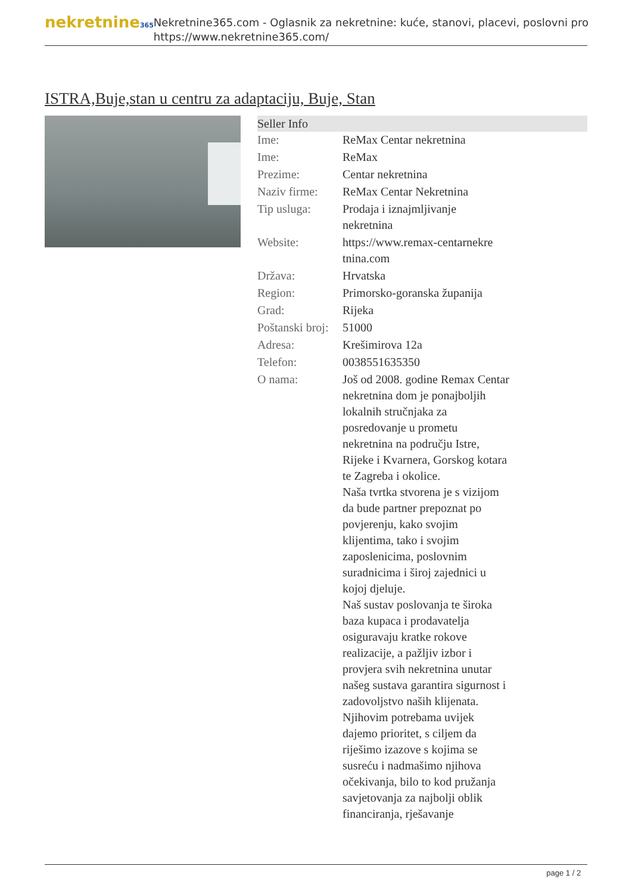nekretnine365
Nekretnine365.com - Oglasnik za nekretnine: kuće, stanovi, placevi, poslovni pro
https://www.nekretnine365.com/
ISTRA,Buje,stan u centru za adaptaciju, Buje, Stan
| Seller Info | | |
| --- | --- | --- |
| Ime: | ReMax Centar nekretnina | |
| Ime: | ReMax | |
| Prezime: | Centar nekretnina | |
| Naziv firme: | ReMax Centar Nekretnina | |
| Tip usluga: | Prodaja i iznajmljivanje nekretnina | |
| Website: | https://www.remax-centarnekre tnina.com | |
| Država: | Hrvatska | |
| Region: | Primorsko-goranska županija | |
| Grad: | Rijeka | |
| Poštanski broj: | 51000 | |
| Adresa: | Krešimirova 12a | |
| Telefon: | 0038551635350 | |
| O nama: | Još od 2008. godine Remax Centar nekretnina dom je ponajboljih lokalnih stručnjaka za posredovanje u prometu nekretnina na području Istre, Rijeke i Kvarnera, Gorskog kotara te Zagreba i okolice. Naša tvrtka stvorena je s vizijom da bude partner prepoznat po povjerenju, kako svojim klijentima, tako i svojim zaposlenicima, poslovnim suradnicima i široj zajednici u kojoj djeluje. Naš sustav poslovanja te široka baza kupaca i prodavatelja osiguravaju kratke rokove realizacije, a pažljiv izbor i provjera svih nekretnina unutar našeg sustava garantira sigurnost i zadovoljstvo naših klijenata. Njihovim potrebama uvijek dajemo prioritet, s ciljem da riješimo izazove s kojima se susreću i nadmašimo njihova očekivanja, bilo to kod pružanja savjetovanja za najbolji oblik financiranja, rješavanje | |
page 1 / 2